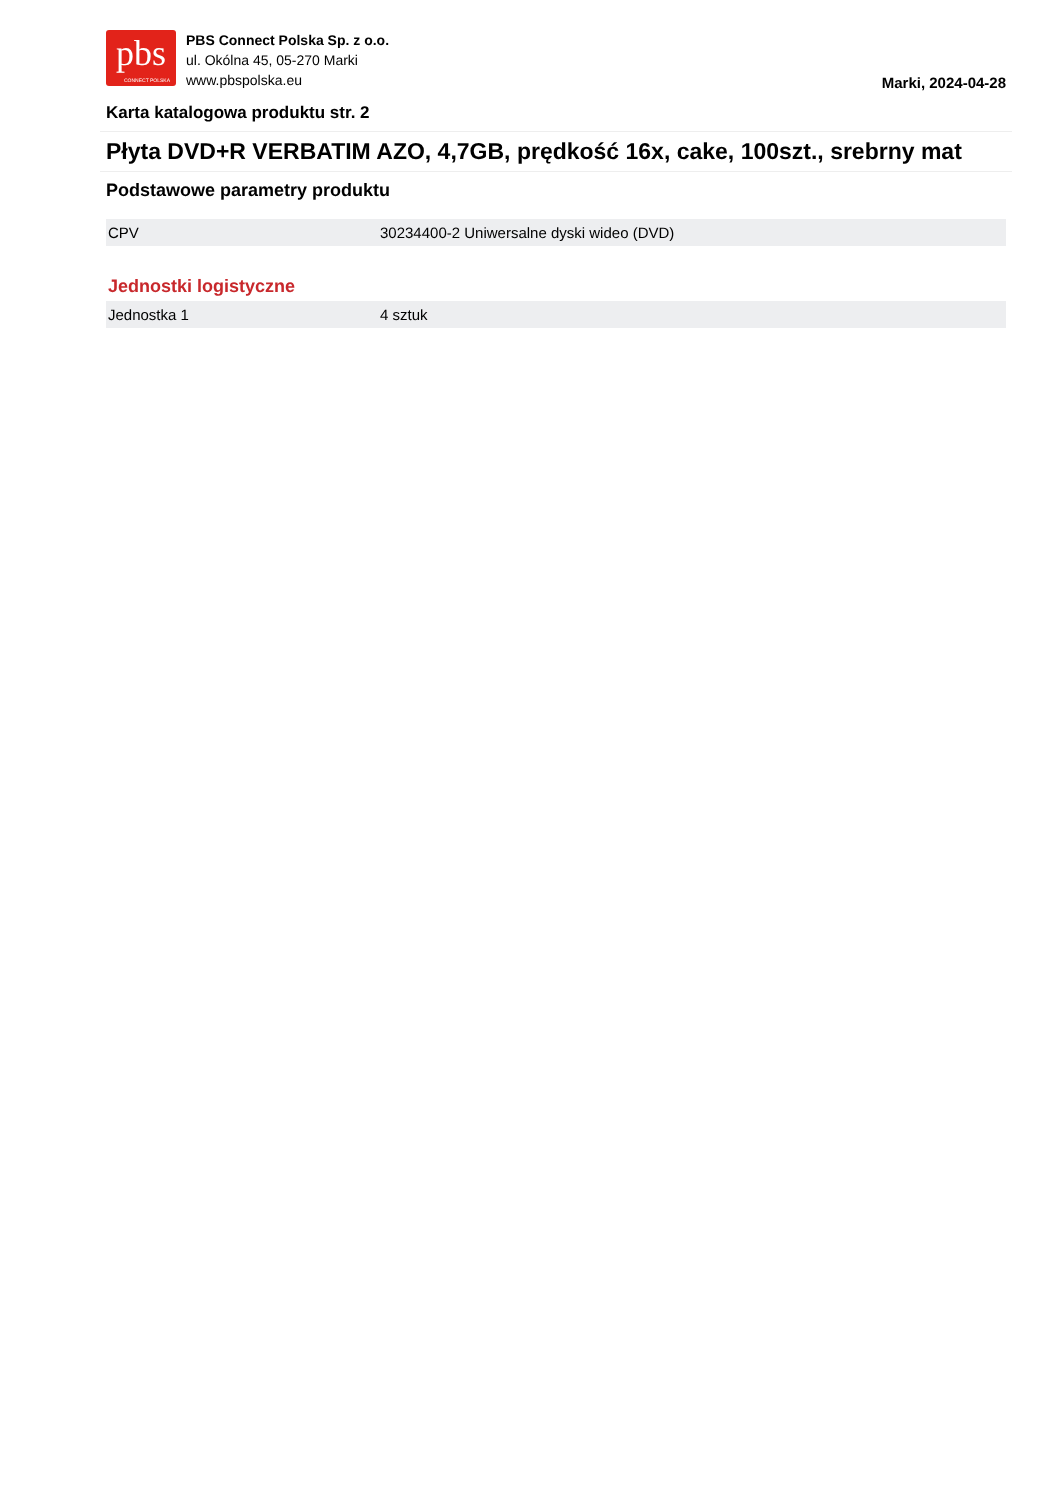pbs
CONNECT POLSKA
PBS Connect Polska Sp. z o.o.
ul. Okólna 45, 05-270 Marki
www.pbspolska.eu
Marki, 2024-04-28
Karta katalogowa produktu str. 2
Płyta DVD+R VERBATIM AZO, 4,7GB, prędkość 16x, cake, 100szt., srebrny mat
Podstawowe parametry produktu
| CPV | 30234400-2 Uniwersalne dyski wideo (DVD) |
Jednostki logistyczne
| Jednostka 1 | 4 sztuk |